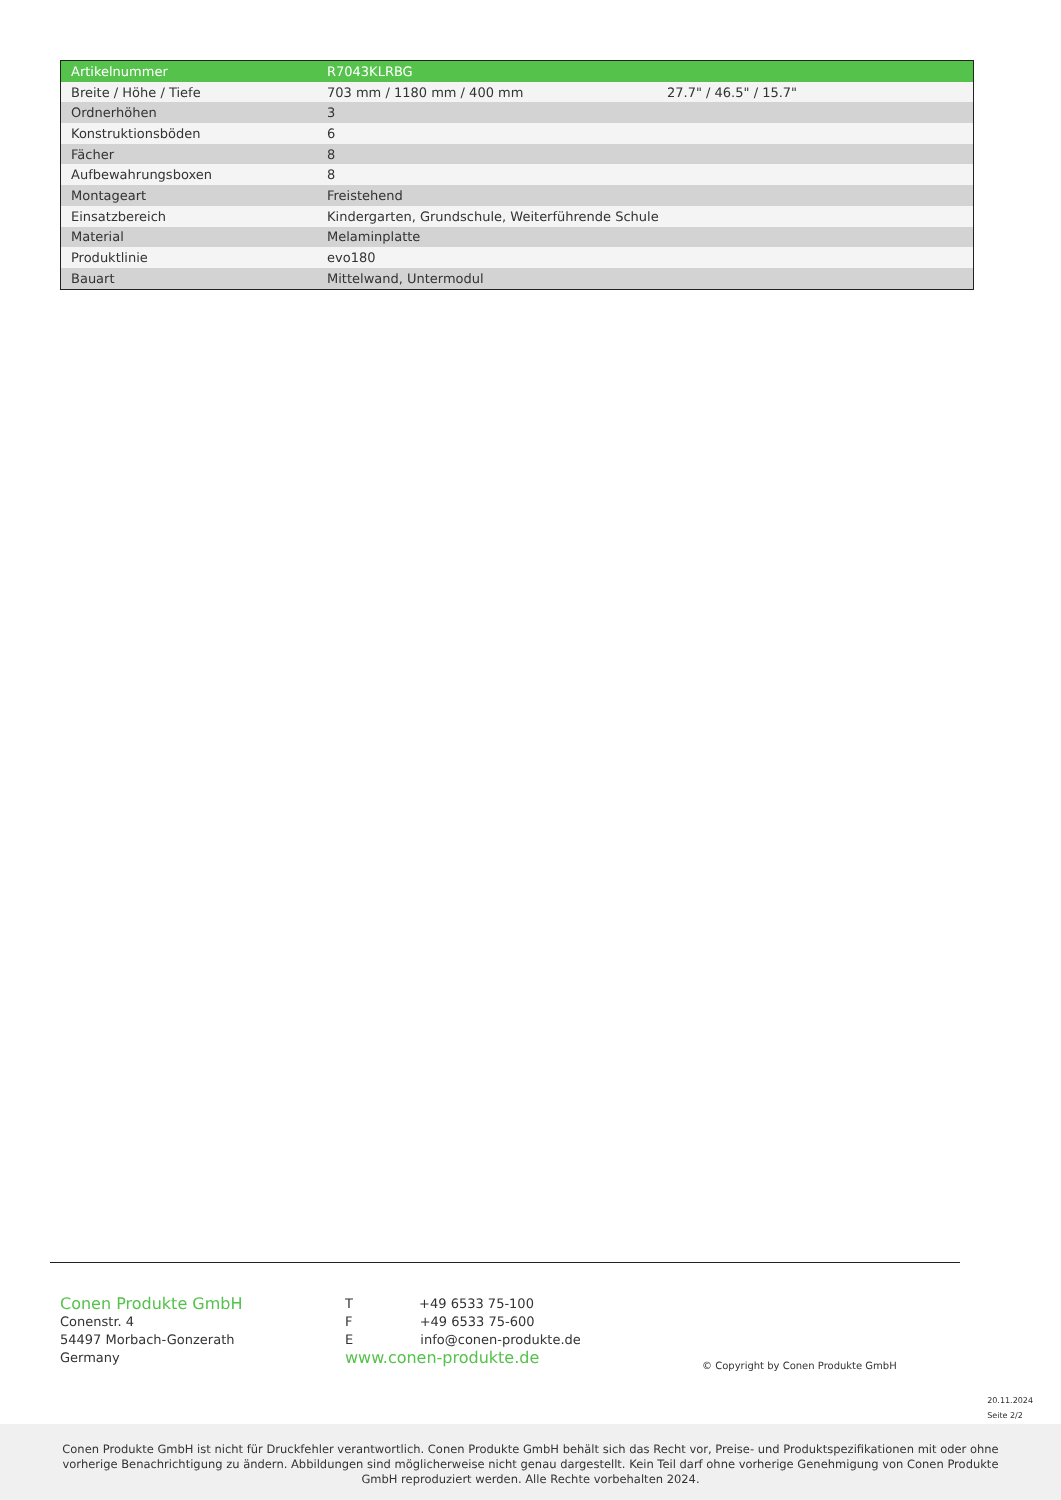| Artikelnummer | R7043KLRBG | |
| Breite / Höhe / Tiefe | 703 mm / 1180 mm / 400 mm | 27.7" / 46.5" / 15.7" |
| Ordnerhöhen | 3 | |
| Konstruktionsböden | 6 | |
| Fächer | 8 | |
| Aufbewahrungsboxen | 8 | |
| Montageart | Freistehend | |
| Einsatzbereich | Kindergarten, Grundschule, Weiterführende Schule | |
| Material | Melaminplatte | |
| Produktlinie | evo180 | |
| Bauart | Mittelwand, Untermodul | |
Conen Produkte GmbH
Conenstr. 4
54497 Morbach-Gonzerath
Germany
T +49 6533 75-100
F +49 6533 75-600
E info@conen-produkte.de
www.conen-produkte.de
© Copyright by Conen Produkte GmbH
20.11.2024
Seite 2/2
Conen Produkte GmbH ist nicht für Druckfehler verantwortlich. Conen Produkte GmbH behält sich das Recht vor, Preise- und Produktspezifikationen mit oder ohne vorherige Benachrichtigung zu ändern. Abbildungen sind möglicherweise nicht genau dargestellt. Kein Teil darf ohne vorherige Genehmigung von Conen Produkte GmbH reproduziert werden. Alle Rechte vorbehalten 2024.